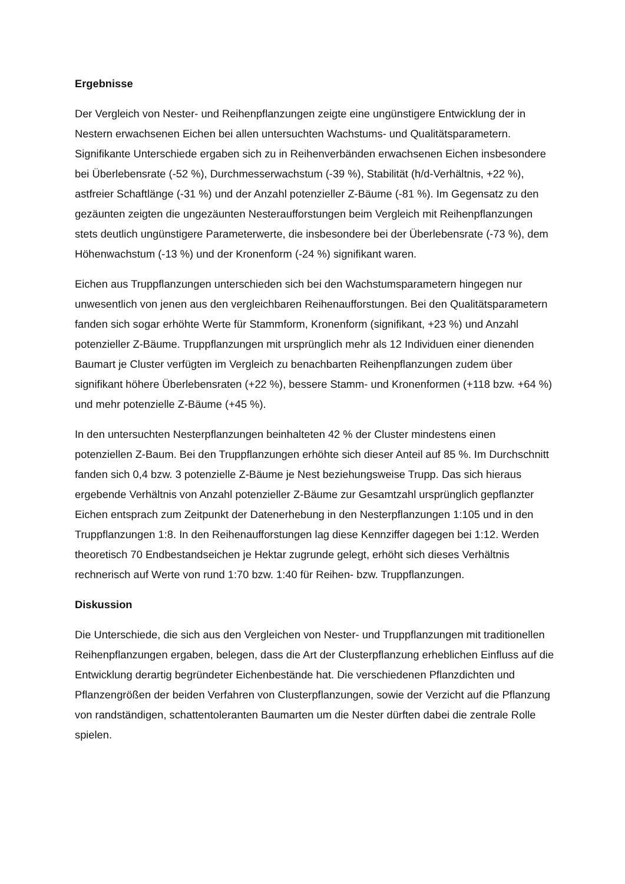Ergebnisse
Der Vergleich von Nester- und Reihenpflanzungen zeigte eine ungünstigere Entwicklung der in Nestern erwachsenen Eichen bei allen untersuchten Wachstums- und Qualitätsparametern. Signifikante Unterschiede ergaben sich zu in Reihenverbänden erwachsenen Eichen insbesondere bei Überlebensrate (-52 %), Durchmesserwachstum (-39 %), Stabilität (h/d-Verhältnis, +22 %), astfreier Schaftlänge (-31 %) und der Anzahl potenzieller Z-Bäume (-81 %). Im Gegensatz zu den gezäunten zeigten die ungezäunten Nesteraufforstungen beim Vergleich mit Reihenpflanzungen stets deutlich ungünstigere Parameterwerte, die insbesondere bei der Überlebensrate (-73 %), dem Höhenwachstum (-13 %) und der Kronenform (-24 %) signifikant waren.
Eichen aus Truppflanzungen unterschieden sich bei den Wachstumsparametern hingegen nur unwesentlich von jenen aus den vergleichbaren Reihenaufforstungen. Bei den Qualitätsparametern fanden sich sogar erhöhte Werte für Stammform, Kronenform (signifikant, +23 %) und Anzahl potenzieller Z-Bäume. Truppflanzungen mit ursprünglich mehr als 12 Individuen einer dienenden Baumart je Cluster verfügten im Vergleich zu benachbarten Reihenpflanzungen zudem über signifikant höhere Überlebensraten (+22 %), bessere Stamm- und Kronenformen (+118 bzw. +64 %) und mehr potenzielle Z-Bäume (+45 %).
In den untersuchten Nesterpflanzungen beinhalteten 42 % der Cluster mindestens einen potenziellen Z-Baum. Bei den Truppflanzungen erhöhte sich dieser Anteil auf 85 %. Im Durchschnitt fanden sich 0,4 bzw. 3 potenzielle Z-Bäume je Nest beziehungsweise Trupp. Das sich hieraus ergebende Verhältnis von Anzahl potenzieller Z-Bäume zur Gesamtzahl ursprünglich gepflanzter Eichen entsprach zum Zeitpunkt der Datenerhebung in den Nesterpflanzungen 1:105 und in den Truppflanzungen 1:8. In den Reihenaufforstungen lag diese Kennziffer dagegen bei 1:12. Werden theoretisch 70 Endbestandseichen je Hektar zugrunde gelegt, erhöht sich dieses Verhältnis rechnerisch auf Werte von rund 1:70 bzw. 1:40 für Reihen- bzw. Truppflanzungen.
Diskussion
Die Unterschiede, die sich aus den Vergleichen von Nester- und Truppflanzungen mit traditionellen Reihenpflanzungen ergaben, belegen, dass die Art der Clusterpflanzung erheblichen Einfluss auf die Entwicklung derartig begründeter Eichenbestände hat. Die verschiedenen Pflanzdichten und Pflanzengrößen der beiden Verfahren von Clusterpflanzungen, sowie der Verzicht auf die Pflanzung von randständigen, schattentoleranten Baumarten um die Nester dürften dabei die zentrale Rolle spielen.